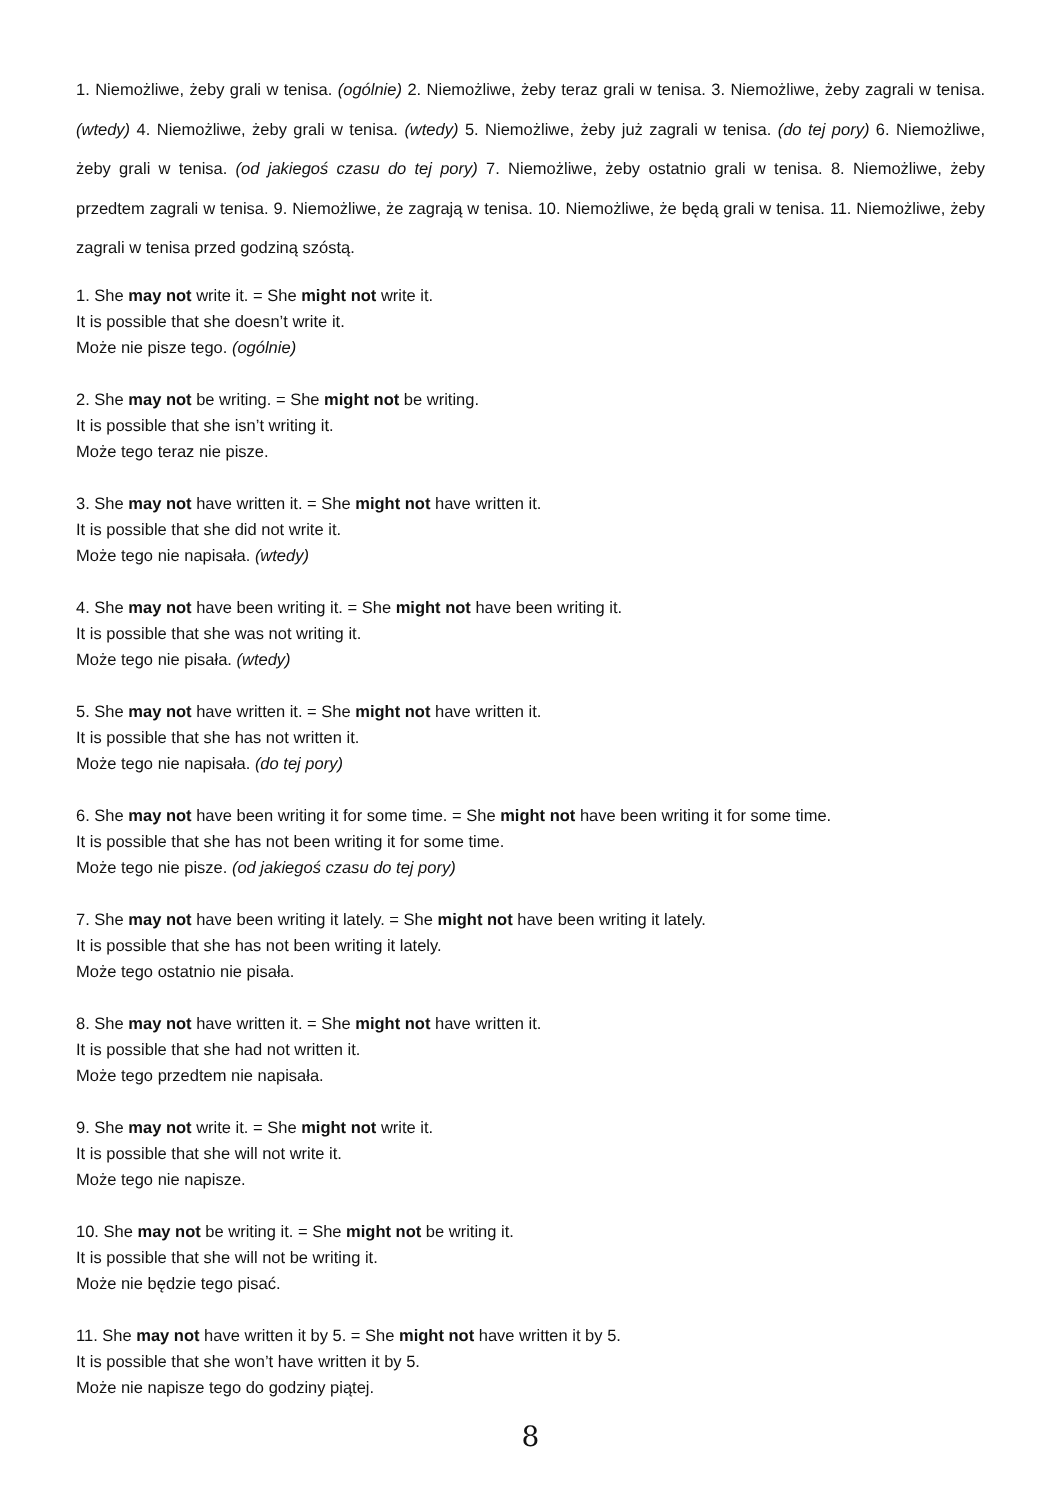1. Niemożliwe, żeby grali w tenisa. (ogólnie) 2. Niemożliwe, żeby teraz grali w tenisa. 3. Niemożliwe, żeby zagrali w tenisa. (wtedy) 4. Niemożliwe, żeby grali w tenisa. (wtedy) 5. Niemożliwe, żeby już zagrali w tenisa. (do tej pory) 6. Niemożliwe, żeby grali w tenisa. (od jakiegoś czasu do tej pory) 7. Niemożliwe, żeby ostatnio grali w tenisa. 8. Niemożliwe, żeby przedtem zagrali w tenisa. 9. Niemożliwe, że zagrają w tenisa. 10. Niemożliwe, że będą grali w tenisa. 11. Niemożliwe, żeby zagrali w tenisa przed godziną szóstą.
1. She may not write it. = She might not write it.
It is possible that she doesn’t write it.
Może nie pisze tego. (ogólnie)
2. She may not be writing. = She might not be writing.
It is possible that she isn’t writing it.
Może tego teraz nie pisze.
3. She may not have written it. = She might not have written it.
It is possible that she did not write it.
Może tego nie napisała. (wtedy)
4. She may not have been writing it. = She might not have been writing it.
It is possible that she was not writing it.
Może tego nie pisała. (wtedy)
5. She may not have written it. = She might not have written it.
It is possible that she has not written it.
Może tego nie napisała. (do tej pory)
6. She may not have been writing it for some time. = She might not have been writing it for some time.
It is possible that she has not been writing it for some time.
Może tego nie pisze. (od jakiegoś czasu do tej pory)
7. She may not have been writing it lately. = She might not have been writing it lately.
It is possible that she has not been writing it lately.
Może tego ostatnio nie pisała.
8. She may not have written it. = She might not have written it.
It is possible that she had not written it.
Może tego przedtem nie napisała.
9. She may not write it. = She might not write it.
It is possible that she will not write it.
Może tego nie napisze.
10. She may not be writing it. = She might not be writing it.
It is possible that she will not be writing it.
Może nie będzie tego pisać.
11. She may not have written it by 5. = She might not have written it by 5.
It is possible that she won’t have written it by 5.
Może nie napisze tego do godziny piątej.
8